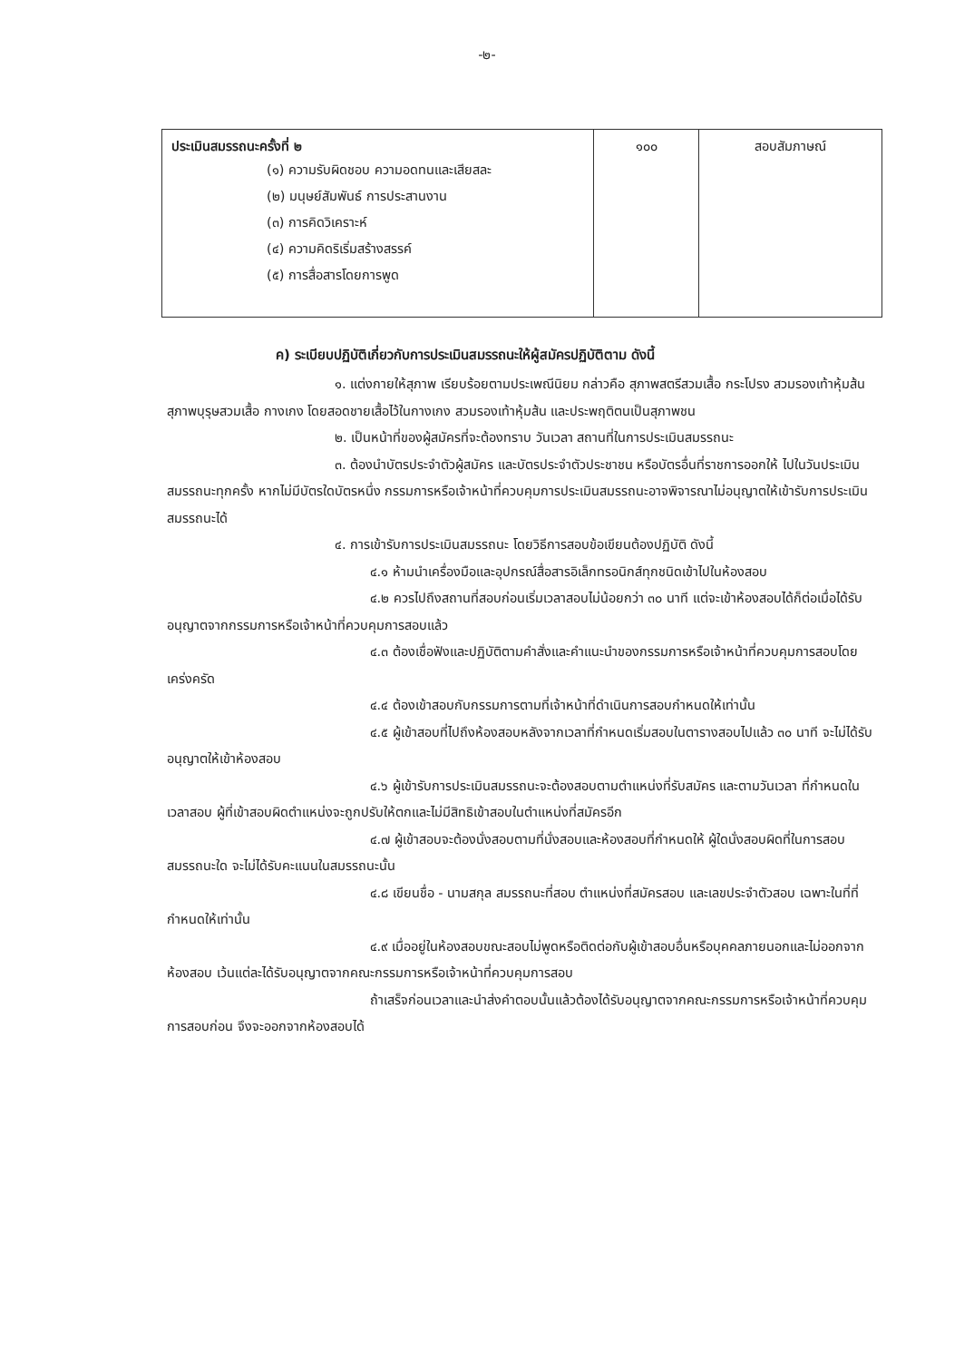-๒-
| ประเมินสมรรถนะครั้งที่ ๒ (๑) ความรับผิดชอบ ความอดทนและเสียสละ (๒) มนุษย์สัมพันธ์ การประสานงาน (๓) การคิดวิเคราะห์ (๔) ความคิดริเริ่มสร้างสรรค์ (๕) การสื่อสารโดยการพูด | ๑๐๐ | สอบสัมภาษณ์ |
ค) ระเบียบปฏิบัติเกี่ยวกับการประเมินสมรรถนะให้ผู้สมัครปฏิบัติตาม ดังนี้
๑. แต่งกายให้สุภาพ เรียบร้อยตามประเพณีนิยม กล่าวคือ สุภาพสตรีสวมเสื้อ กระโปรง สวมรองเท้าหุ้มส้น สุภาพบุรุษสวมเสื้อ กางเกง โดยสอดชายเสื้อไว้ในกางเกง สวมรองเท้าหุ้มส้น และประพฤติตนเป็นสุภาพชน
๒. เป็นหน้าที่ของผู้สมัครที่จะต้องทราบ วันเวลา สถานที่ในการประเมินสมรรถนะ
๓. ต้องนำบัตรประจำตัวผู้สมัคร และบัตรประจำตัวประชาชน หรือบัตรอื่นที่ราชการออกให้ ไปในวันประเมินสมรรถนะทุกครั้ง หากไม่มีบัตรใดบัตรหนึ่ง กรรมการหรือเจ้าหน้าที่ควบคุมการประเมินสมรรถนะอาจพิจารณาไม่อนุญาตให้เข้ารับการประเมินสมรรถนะได้
๔. การเข้ารับการประเมินสมรรถนะ โดยวิธีการสอบข้อเขียนต้องปฏิบัติ ดังนี้
   ๔.๑ ห้ามนำเครื่องมือและอุปกรณ์สื่อสารอิเล็กทรอนิกส์ทุกชนิดเข้าไปในห้องสอบ
   ๔.๒ ควรไปถึงสถานที่สอบก่อนเริ่มเวลาสอบไม่น้อยกว่า ๓๐ นาที แต่จะเข้าห้องสอบได้ก็ต่อเมื่อได้รับอนุญาตจากกรรมการหรือเจ้าหน้าที่ควบคุมการสอบแล้ว
   ๔.๓ ต้องเชื่อฟังและปฏิบัติตามคำสั่งและคำแนะนำของกรรมการหรือเจ้าหน้าที่ควบคุมการสอบโดยเคร่งครัด
   ๔.๔ ต้องเข้าสอบกับกรรมการตามที่เจ้าหน้าที่ดำเนินการสอบกำหนดให้เท่านั้น
   ๔.๕ ผู้เข้าสอบที่ไปถึงห้องสอบหลังจากเวลาที่กำหนดเริ่มสอบในตารางสอบไปแล้ว ๓๐ นาที จะไม่ได้รับอนุญาตให้เข้าห้องสอบ
   ๔.๖ ผู้เข้ารับการประเมินสมรรถนะจะต้องสอบตามตำแหน่งที่รับสมัคร และตามวันเวลา ที่กำหนดในเวลาสอบ ผู้ที่เข้าสอบผิดตำแหน่งจะถูกปรับให้ตกและไม่มีสิทธิเข้าสอบในตำแหน่งที่สมัครอีก
   ๔.๗ ผู้เข้าสอบจะต้องนั่งสอบตามที่นั่งสอบและห้องสอบที่กำหนดให้ ผู้ใดนั่งสอบผิดที่ในการสอบสมรรถนะใด จะไม่ได้รับคะแนนในสมรรถนะนั้น
   ๔.๘ เขียนชื่อ - นามสกุล สมรรถนะที่สอบ ตำแหน่งที่สมัครสอบ และเลขประจำตัวสอบ เฉพาะในที่ที่กำหนดให้เท่านั้น
   ๔.๙ เมื่ออยู่ในห้องสอบขณะสอบไม่พูดหรือติดต่อกับผู้เข้าสอบอื่นหรือบุคคลภายนอกและไม่ออกจากห้องสอบ เว้นแต่ละได้รับอนุญาตจากคณะกรรมการหรือเจ้าหน้าที่ควบคุมการสอบ
   ถ้าเสร็จก่อนเวลาและนำส่งคำตอบนั้นแล้วต้องได้รับอนุญาตจากคณะกรรมการหรือเจ้าหน้าที่ควบคุมการสอบก่อน จึงจะออกจากห้องสอบได้